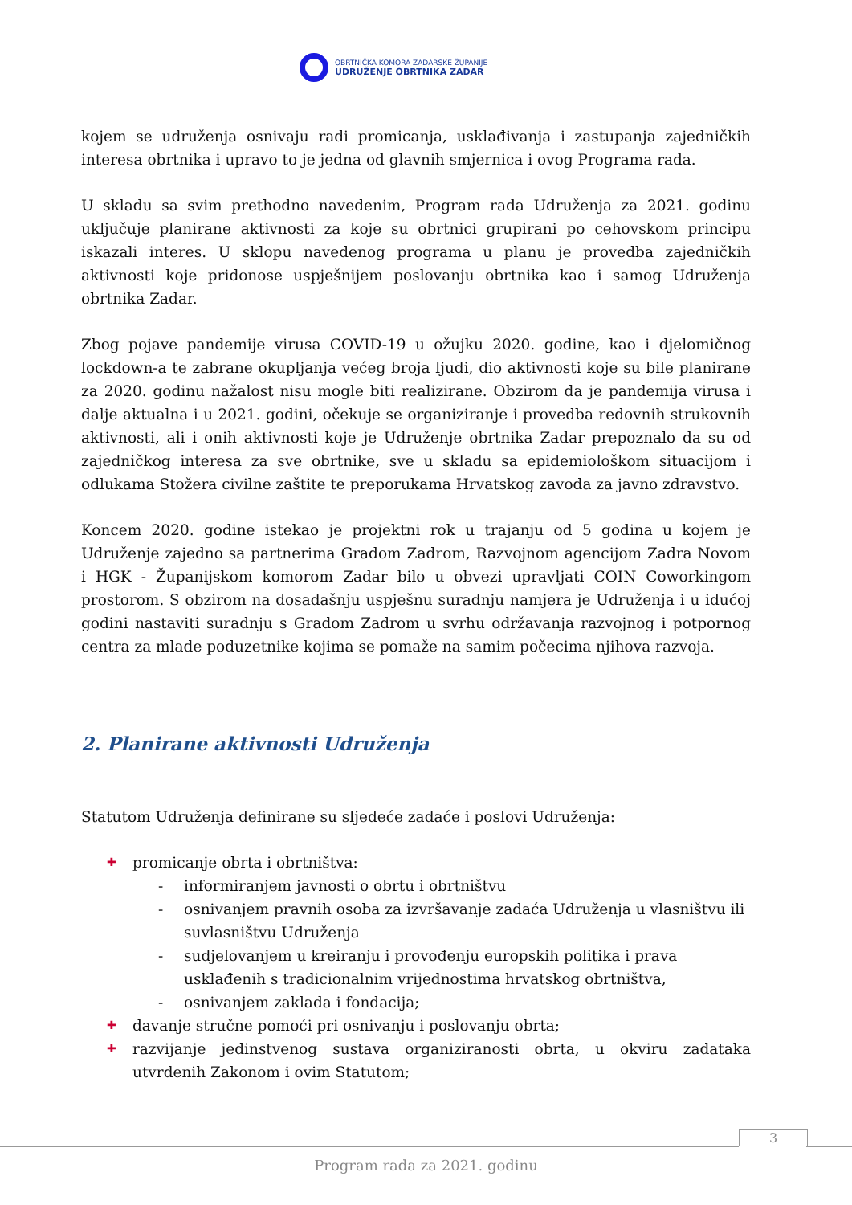OBRTNIČKA KOMORA ZADARSKE ŽUPANIJE
UDRUŽENJE OBRTNIKA ZADAR
kojem se udruženja osnivaju radi promicanja, usklađivanja i zastupanja zajedničkih interesa obrtnika i upravo to je jedna od glavnih smjernica i ovog Programa rada.
U skladu sa svim prethodno navedenim, Program rada Udruženja za 2021. godinu uključuje planirane aktivnosti za koje su obrtnici grupirani po cehovskom principu iskazali interes. U sklopu navedenog programa u planu je provedba zajedničkih aktivnosti koje pridonose uspješnijem poslovanju obrtnika kao i samog Udruženja obrtnika Zadar.
Zbog pojave pandemije virusa COVID-19 u ožujku 2020. godine, kao i djelomičnog lockdown-a te zabrane okupljanja većeg broja ljudi, dio aktivnosti koje su bile planirane za 2020. godinu nažalost nisu mogle biti realizirane. Obzirom da je pandemija virusa i dalje aktualna i u 2021. godini, očekuje se organiziranje i provedba redovnih strukovnih aktivnosti, ali i onih aktivnosti koje je Udruženje obrtnika Zadar prepoznalo da su od zajedničkog interesa za sve obrtnike, sve u skladu sa epidemiološkom situacijom i odlukama Stožera civilne zaštite te preporukama Hrvatskog zavoda za javno zdravstvo.
Koncem 2020. godine istekao je projektni rok u trajanju od 5 godina u kojem je Udruženje zajedno sa partnerima Gradom Zadrom, Razvojnom agencijom Zadra Novom i HGK - Županijskom komorom Zadar bilo u obvezi upravljati COIN Coworkingom prostorom. S obzirom na dosadašnju uspješnu suradnju namjera je Udruženja i u idućoj godini nastaviti suradnju s Gradom Zadrom u svrhu održavanja razvojnog i potpornog centra za mlade poduzetnike kojima se pomaže na samim počecima njihova razvoja.
2. Planirane aktivnosti Udruženja
Statutom Udruženja definirane su sljedeće zadaće i poslovi Udruženja:
✚ promicanje obrta i obrtništva:
- informiranjem javnosti o obrtu i obrtništvu
- osnivanjem pravnih osoba za izvršavanje zadaća Udruženja u vlasništvu ili suvlasništvu Udruženja
- sudjelovanjem u kreiranju i provođenju europskih politika i prava usklađenih s tradicionalnim vrijednostima hrvatskog obrtništva,
- osnivanjem zaklada i fondacija;
✚ davanje stručne pomoći pri osnivanju i poslovanju obrta;
✚ razvijanje jedinstvenog sustava organiziranosti obrta, u okviru zadataka utvrđenih Zakonom i ovim Statutom;
3
Program rada za 2021. godinu